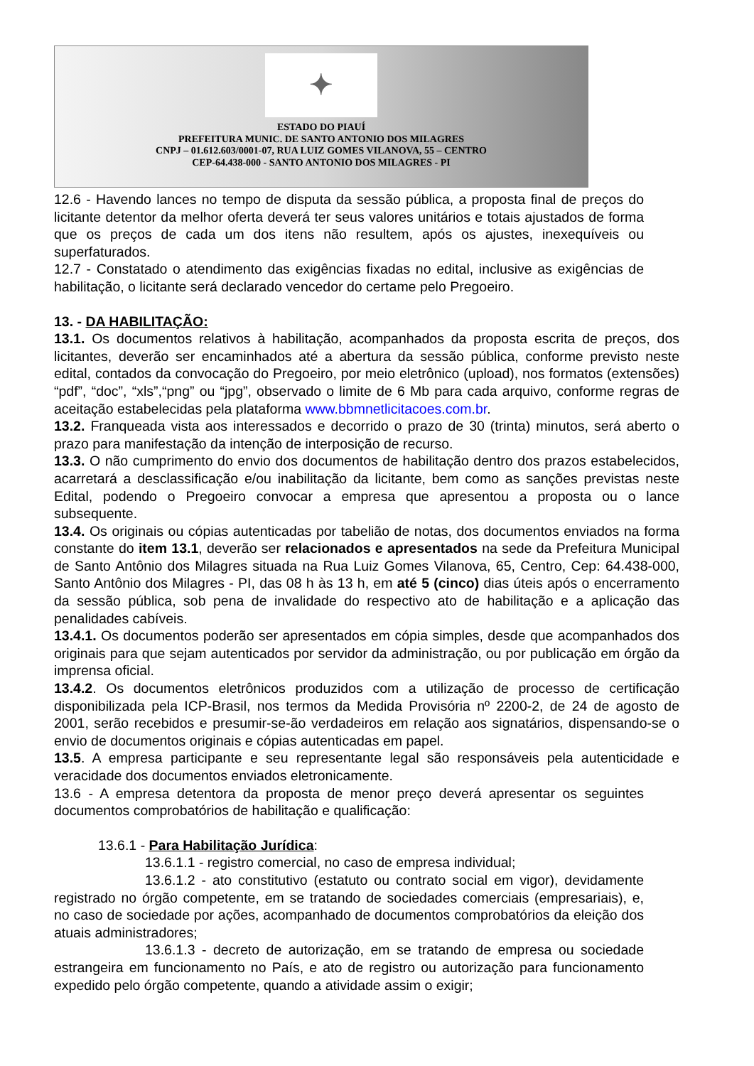✦
ESTADO DO PIAUÍ
PREFEITURA MUNIC. DE SANTO ANTONIO DOS MILAGRES
CNPJ – 01.612.603/0001-07, RUA LUIZ GOMES VILANOVA, 55 – CENTRO
CEP-64.438-000 - SANTO ANTONIO DOS MILAGRES - PI
12.6 - Havendo lances no tempo de disputa da sessão pública, a proposta final de preços do licitante detentor da melhor oferta deverá ter seus valores unitários e totais ajustados de forma que os preços de cada um dos itens não resultem, após os ajustes, inexequíveis ou superfaturados.
12.7 - Constatado o atendimento das exigências fixadas no edital, inclusive as exigências de habilitação, o licitante será declarado vencedor do certame pelo Pregoeiro.
13. - DA HABILITAÇÃO:
13.1. Os documentos relativos à habilitação, acompanhados da proposta escrita de preços, dos licitantes, deverão ser encaminhados até a abertura da sessão pública, conforme previsto neste edital, contados da convocação do Pregoeiro, por meio eletrônico (upload), nos formatos (extensões) “pdf”, “doc”, “xls”,“png” ou “jpg”, observado o limite de 6 Mb para cada arquivo, conforme regras de aceitação estabelecidas pela plataforma www.bbmnetlicitacoes.com.br.
13.2. Franqueada vista aos interessados e decorrido o prazo de 30 (trinta) minutos, será aberto o prazo para manifestação da intenção de interposição de recurso.
13.3. O não cumprimento do envio dos documentos de habilitação dentro dos prazos estabelecidos, acarretará a desclassificação e/ou inabilitação da licitante, bem como as sanções previstas neste Edital, podendo o Pregoeiro convocar a empresa que apresentou a proposta ou o lance subsequente.
13.4. Os originais ou cópias autenticadas por tabelião de notas, dos documentos enviados na forma constante do item 13.1, deverão ser relacionados e apresentados na sede da Prefeitura Municipal de Santo Antônio dos Milagres situada na Rua Luiz Gomes Vilanova, 65, Centro, Cep: 64.438-000, Santo Antônio dos Milagres - PI, das 08 h às 13 h, em até 5 (cinco) dias úteis após o encerramento da sessão pública, sob pena de invalidade do respectivo ato de habilitação e a aplicação das penalidades cabíveis.
13.4.1. Os documentos poderão ser apresentados em cópia simples, desde que acompanhados dos originais para que sejam autenticados por servidor da administração, ou por publicação em órgão da imprensa oficial.
13.4.2. Os documentos eletrônicos produzidos com a utilização de processo de certificação disponibilizada pela ICP-Brasil, nos termos da Medida Provisória nº 2200-2, de 24 de agosto de 2001, serão recebidos e presumir-se-ão verdadeiros em relação aos signatários, dispensando-se o envio de documentos originais e cópias autenticadas em papel.
13.5. A empresa participante e seu representante legal são responsáveis pela autenticidade e veracidade dos documentos enviados eletronicamente.
13.6 - A empresa detentora da proposta de menor preço deverá apresentar os seguintes documentos comprobatórios de habilitação e qualificação:
13.6.1 - Para Habilitação Jurídica:
13.6.1.1 - registro comercial, no caso de empresa individual;
13.6.1.2 - ato constitutivo (estatuto ou contrato social em vigor), devidamente registrado no órgão competente, em se tratando de sociedades comerciais (empresariais), e, no caso de sociedade por ações, acompanhado de documentos comprobatórios da eleição dos atuais administradores;
13.6.1.3 - decreto de autorização, em se tratando de empresa ou sociedade estrangeira em funcionamento no País, e ato de registro ou autorização para funcionamento expedido pelo órgão competente, quando a atividade assim o exigir;